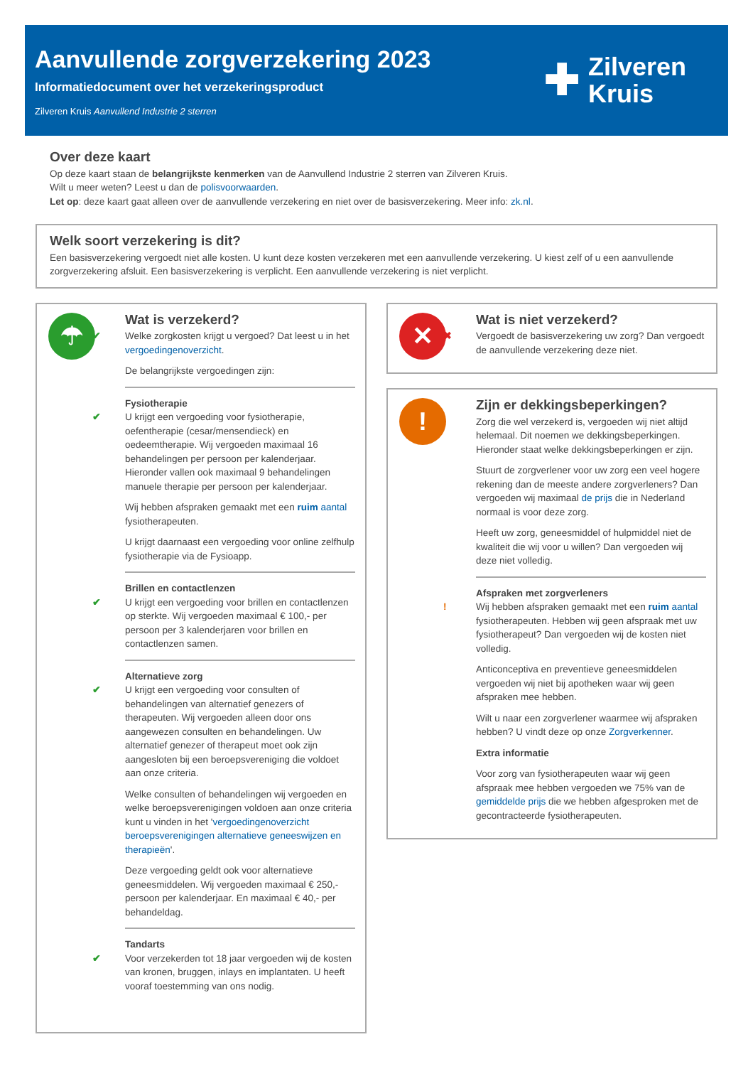Aanvullende zorgverzekering 2023
Informatiedocument over het verzekeringsproduct
Zilveren Kruis Aanvullend Industrie 2 sterren
✚
Zilveren
Kruis
Over deze kaart
Op deze kaart staan de belangrijkste kenmerken van de Aanvullend Industrie 2 sterren van Zilveren Kruis.
Wilt u meer weten? Leest u dan de polisvoorwaarden.
Let op: deze kaart gaat alleen over de aanvullende verzekering en niet over de basisverzekering. Meer info: zk.nl.
Welk soort verzekering is dit?
Een basisverzekering vergoedt niet alle kosten. U kunt deze kosten verzekeren met een aanvullende verzekering. U kiest zelf of u een aanvullende zorgverzekering afsluit. Een basisverzekering is verplicht. Een aanvullende verzekering is niet verplicht.
☂
Wat is verzekerd?
✔ Welke zorgkosten krijgt u vergoed? Dat leest u in het vergoedingenoverzicht.
De belangrijkste vergoedingen zijn:
Fysiotherapie
✔ U krijgt een vergoeding voor fysiotherapie, oefentherapie (cesar/mensendieck) en oedeemtherapie. Wij vergoeden maximaal 16 behandelingen per persoon per kalenderjaar. Hieronder vallen ook maximaal 9 behandelingen manuele therapie per persoon per kalenderjaar.
Wij hebben afspraken gemaakt met een ruim aantal fysiotherapeuten.
U krijgt daarnaast een vergoeding voor online zelfhulp fysiotherapie via de Fysioapp.
Brillen en contactlenzen
✔ U krijgt een vergoeding voor brillen en contactlenzen op sterkte. Wij vergoeden maximaal € 100,- per persoon per 3 kalenderjaren voor brillen en contactlenzen samen.
Alternatieve zorg
✔ U krijgt een vergoeding voor consulten of behandelingen van alternatief genezers of therapeuten. Wij vergoeden alleen door ons aangewezen consulten en behandelingen. Uw alternatief genezer of therapeut moet ook zijn aangesloten bij een beroepsvereniging die voldoet aan onze criteria.
Welke consulten of behandelingen wij vergoeden en welke beroepsverenigingen voldoen aan onze criteria kunt u vinden in het 'vergoedingenoverzicht beroepsverenigingen alternatieve geneeswijzen en therapieën'.
Deze vergoeding geldt ook voor alternatieve geneesmiddelen. Wij vergoeden maximaal € 250,- persoon per kalenderjaar. En maximaal € 40,- per behandeldag.
Tandarts
✔ Voor verzekerden tot 18 jaar vergoeden wij de kosten van kronen, bruggen, inlays en implantaten. U heeft vooraf toestemming van ons nodig.
✕
Wat is niet verzekerd?
✖ Vergoedt de basisverzekering uw zorg? Dan vergoedt de aanvullende verzekering deze niet.
!
Zijn er dekkingsbeperkingen?
! Zorg die wel verzekerd is, vergoeden wij niet altijd helemaal. Dit noemen we dekkingsbeperkingen. Hieronder staat welke dekkingsbeperkingen er zijn.
Stuurt de zorgverlener voor uw zorg een veel hogere rekening dan de meeste andere zorgverleners? Dan vergoeden wij maximaal de prijs die in Nederland normaal is voor deze zorg.
Heeft uw zorg, geneesmiddel of hulpmiddel niet de kwaliteit die wij voor u willen? Dan vergoeden wij deze niet volledig.
Afspraken met zorgverleners
! Wij hebben afspraken gemaakt met een ruim aantal fysiotherapeuten. Hebben wij geen afspraak met uw fysiotherapeut? Dan vergoeden wij de kosten niet volledig.
Anticonceptiva en preventieve geneesmiddelen vergoeden wij niet bij apotheken waar wij geen afspraken mee hebben.
Wilt u naar een zorgverlener waarmee wij afspraken hebben? U vindt deze op onze Zorgverkenner.
Extra informatie
Voor zorg van fysiotherapeuten waar wij geen afspraak mee hebben vergoeden we 75% van de gemiddelde prijs die we hebben afgesproken met de gecontracteerde fysiotherapeuten.